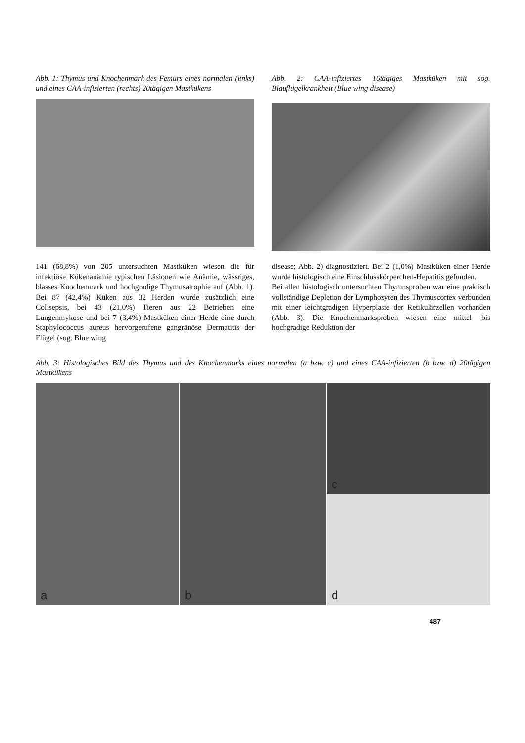Abb. 1: Thymus und Knochenmark des Femurs eines normalen (links) und eines CAA-infizierten (rechts) 20tägigen Mastkükens
Abb. 2: CAA-infiziertes 16tägiges Mastküken mit sog. Blauflügelkrankheit (Blue wing disease)
141 (68,8%) von 205 untersuchten Mastküken wiesen die für infektiöse Kükenanämie typischen Läsionen wie Anämie, wässriges, blasses Knochenmark und hochgradige Thymusatrophie auf (Abb. 1). Bei 87 (42,4%) Küken aus 32 Herden wurde zusätzlich eine Colisepsis, bei 43 (21,0%) Tieren aus 22 Betrieben eine Lungenmykose und bei 7 (3,4%) Mastküken einer Herde eine durch Staphylococcus aureus hervorgerufene gangränöse Dermatitis der Flügel (sog. Blue wing
disease; Abb. 2) diagnostiziert. Bei 2 (1,0%) Mastküken einer Herde wurde histologisch eine Einschlusskörperchen-Hepatitis gefunden.
Bei allen histologisch untersuchten Thymusproben war eine praktisch vollständige Depletion der Lymphozyten des Thymuscortex verbunden mit einer leichtgradigen Hyperplasie der Retikulärzellen vorhanden (Abb. 3). Die Knochenmarksproben wiesen eine mittel- bis hochgradige Reduktion der
Abb. 3: Histologisches Bild des Thymus und des Knochenmarks eines normalen (a bzw. c) und eines CAA-infizierten (b bzw. d) 20tägigen Mastkükens
a
b
c
d
487